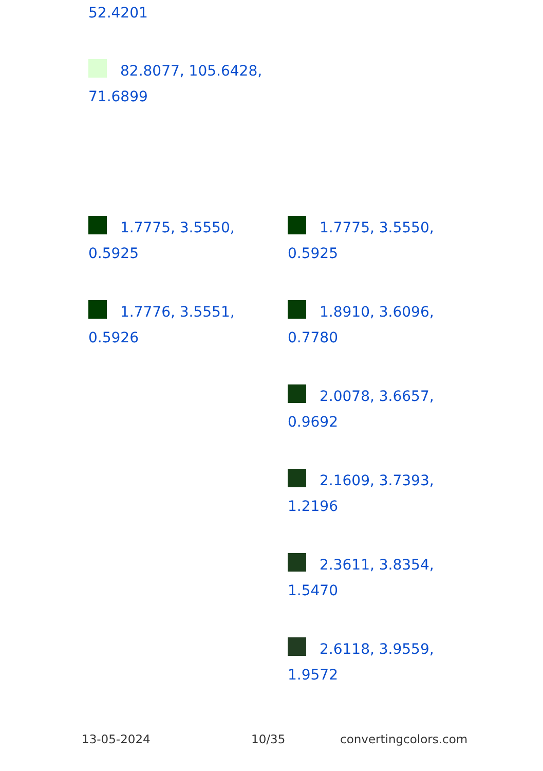52.4201
82.8077, 105.6428, 71.6899
1.7775, 3.5550, 0.5925
1.7776, 3.5551, 0.5926
1.7775, 3.5550, 0.5925
1.8910, 3.6096, 0.7780
2.0078, 3.6657, 0.9692
2.1609, 3.7393, 1.2196
2.3611, 3.8354, 1.5470
2.6118, 3.9559, 1.9572
13-05-2024 10/35 convertingcolors.com